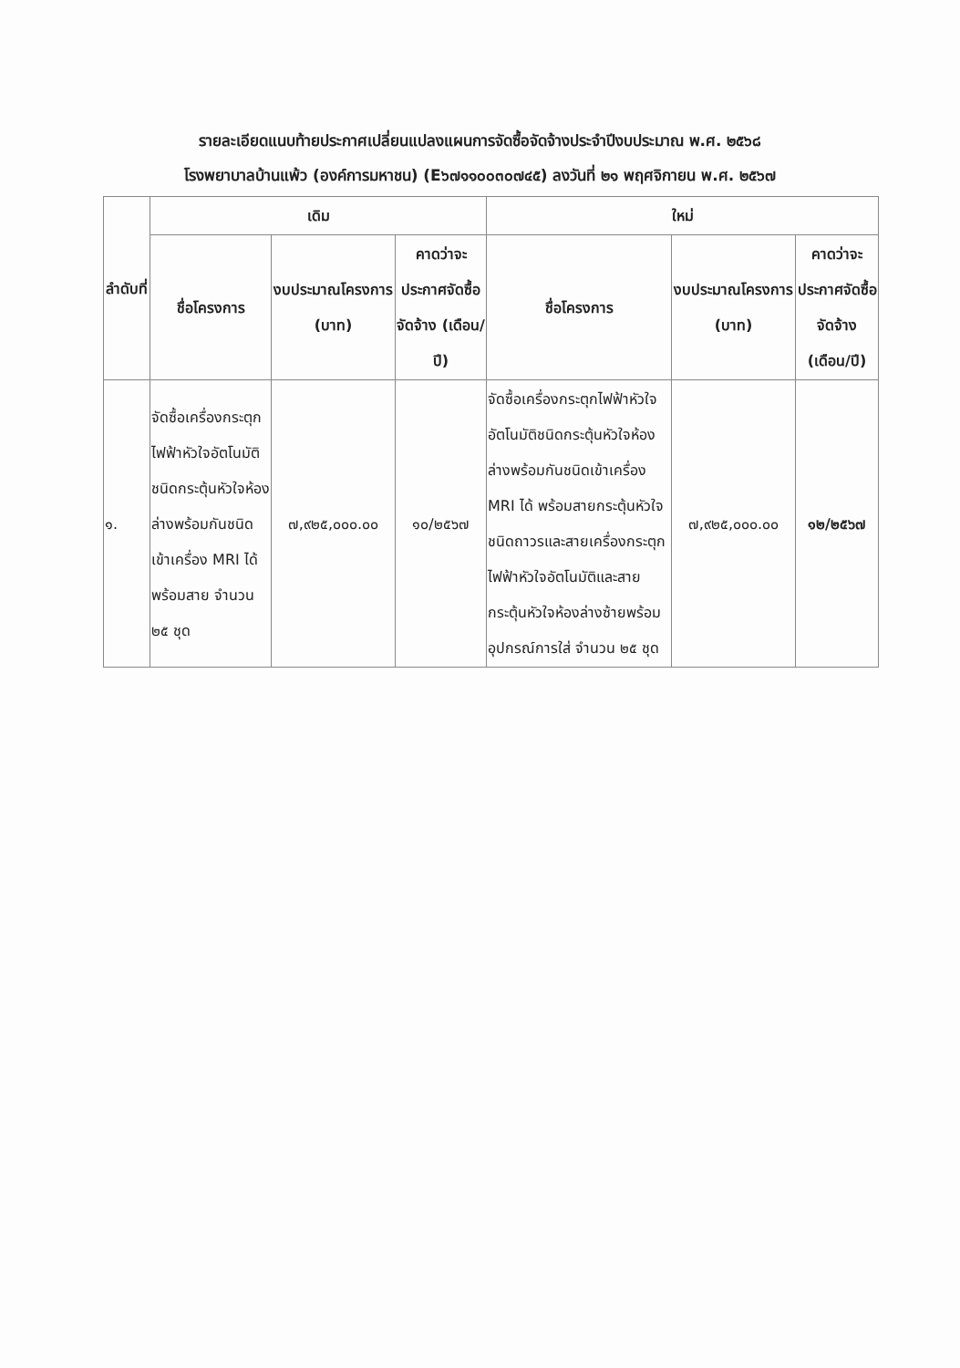รายละเอียดแนบท้ายประกาศเปลี่ยนแปลงแผนการจัดซื้อจัดจ้างประจำปีงบประมาณ พ.ศ. ๒๕๖๘
โรงพยาบาลบ้านแพ้ว (องค์การมหาชน) (E๖๗๑๑๐๐๓๐๗๔๕) ลงวันที่ ๒๑ พฤศจิกายน พ.ศ. ๒๕๖๗
| ลำดับที่ | เดิม | | | ใหม่ | | |
| --- | --- | --- | --- | --- | --- | --- |
| | ชื่อโครงการ | งบประมาณโครงการ (บาท) | คาดว่าจะประกาศจัดซื้อจัดจ้าง (เดือน/ปี) | ชื่อโครงการ | งบประมาณโครงการ (บาท) | คาดว่าจะประกาศจัดซื้อจัดจ้าง (เดือน/ปี) |
| ๑. | จัดซื้อเครื่องกระตุกไฟฟ้าหัวใจอัตโนมัติชนิดกระตุ้นหัวใจห้องล่างพร้อมกันชนิดเข้าเครื่อง MRI ได้ พร้อมสาย จำนวน ๒๕ ชุด | ๗,๙๒๕,๐๐๐.๐๐ | ๑๐/๒๕๖๗ | จัดซื้อเครื่องกระตุกไฟฟ้าหัวใจอัตโนมัติชนิดกระตุ้นหัวใจห้องล่างพร้อมกันชนิดเข้าเครื่อง MRI ได้ พร้อมสายกระตุ้นหัวใจชนิดถาวรและสายเครื่องกระตุกไฟฟ้าหัวใจอัตโนมัติและสายกระตุ้นหัวใจห้องล่างซ้ายพร้อมอุปกรณ์การใส่ จำนวน ๒๕ ชุด | ๗,๙๒๕,๐๐๐.๐๐ | ๑๒/๒๕๖๗ |